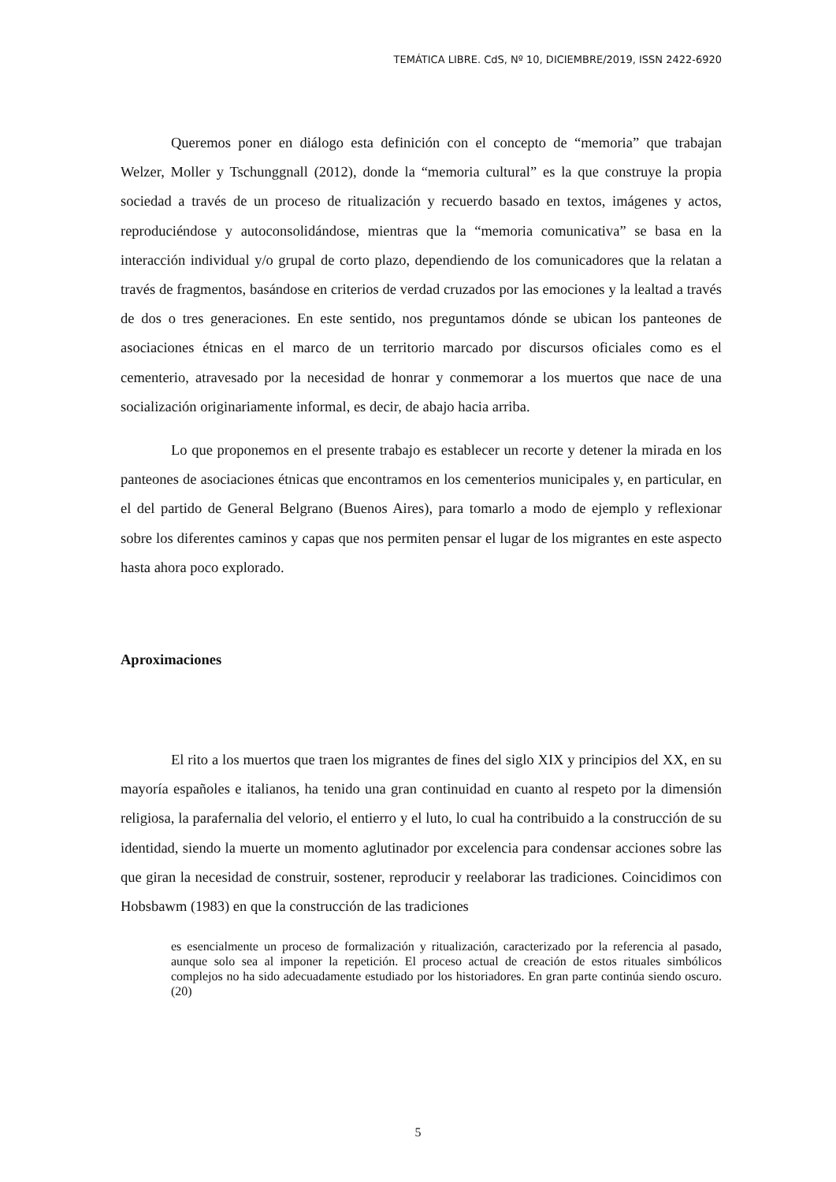TEMÁTICA LIBRE. CdS, Nº 10, DICIEMBRE/2019, ISSN 2422-6920
Queremos poner en diálogo esta definición con el concepto de “memoria” que trabajan Welzer, Moller y Tschunggnall (2012), donde la “memoria cultural” es la que construye la propia sociedad a través de un proceso de ritualización y recuerdo basado en textos, imágenes y actos, reproduciéndose y autoconsolidándose, mientras que la “memoria comunicativa” se basa en la interacción individual y/o grupal de corto plazo, dependiendo de los comunicadores que la relatan a través de fragmentos, basándose en criterios de verdad cruzados por las emociones y la lealtad a través de dos o tres generaciones. En este sentido, nos preguntamos dónde se ubican los panteones de asociaciones étnicas en el marco de un territorio marcado por discursos oficiales como es el cementerio, atravesado por la necesidad de honrar y conmemorar a los muertos que nace de una socialización originariamente informal, es decir, de abajo hacia arriba.
Lo que proponemos en el presente trabajo es establecer un recorte y detener la mirada en los panteones de asociaciones étnicas que encontramos en los cementerios municipales y, en particular, en el del partido de General Belgrano (Buenos Aires), para tomarlo a modo de ejemplo y reflexionar sobre los diferentes caminos y capas que nos permiten pensar el lugar de los migrantes en este aspecto hasta ahora poco explorado.
Aproximaciones
El rito a los muertos que traen los migrantes de fines del siglo XIX y principios del XX, en su mayoría españoles e italianos, ha tenido una gran continuidad en cuanto al respeto por la dimensión religiosa, la parafernalia del velorio, el entierro y el luto, lo cual ha contribuido a la construcción de su identidad, siendo la muerte un momento aglutinador por excelencia para condensar acciones sobre las que giran la necesidad de construir, sostener, reproducir y reelaborar las tradiciones. Coincidimos con Hobsbawm (1983) en que la construcción de las tradiciones
es esencialmente un proceso de formalización y ritualización, caracterizado por la referencia al pasado, aunque solo sea al imponer la repetición. El proceso actual de creación de estos rituales simbólicos complejos no ha sido adecuadamente estudiado por los historiadores. En gran parte continúa siendo oscuro. (20)
5